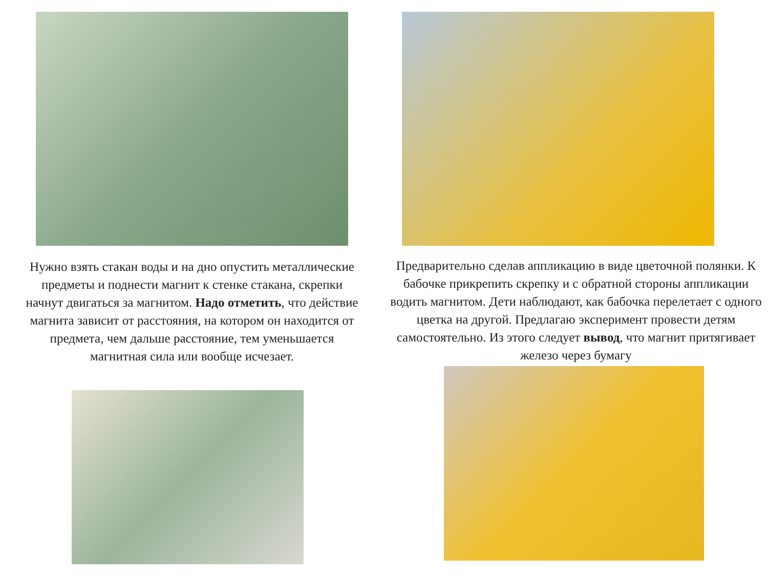Нужно взять стакан воды и на дно опустить металлические предметы и поднести магнит к стенке стакана, скрепки начнут двигаться за магнитом. Надо отметить, что действие магнита зависит от расстояния, на котором он находится от предмета, чем дальше расстояние, тем уменьшается магнитная сила или вообще исчезает.
Предварительно сделав аппликацию в виде цветочной полянки. К бабочке прикрепить скрепку и с обратной стороны аппликации водить магнитом. Дети наблюдают, как бабочка перелетает с одного цветка на другой. Предлагаю эксперимент провести детям самостоятельно. Из этого следует вывод, что магнит притягивает железо через бумагу